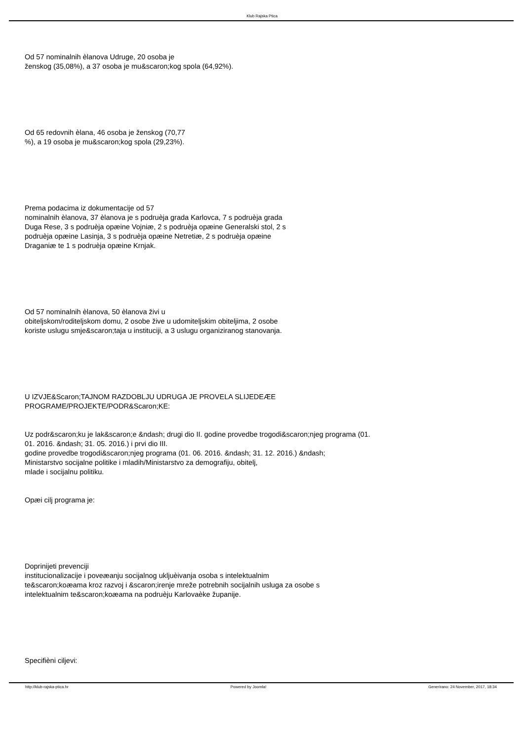Klub Rajska Ptica
Od 57 nominalnih èlanova Udruge, 20 osoba je
ženskog (35,08%), a 37 osoba je mu&scaron;kog spola (64,92%).
Od 65 redovnih èlana, 46 osoba je ženskog (70,77
%), a 19 osoba je mu&scaron;kog spola (29,23%).
Prema podacima iz dokumentacije od 57
nominalnih èlanova, 37 èlanova je s podruèja grada Karlovca, 7 s podruèja grada
Duga Rese, 3 s podruèja opæine Vojniæ, 2 s podruèja opæine Generalski stol, 2 s
podruèja opæine Lasinja, 3 s podruèja opæine Netretiæ, 2 s podruèja opæine
Draganiæ te 1 s podruèja opæine Krnjak.
Od 57 nominalnih èlanova, 50 èlanova živi u
obiteljskom/roditeljskom domu, 2 osobe žive u udomiteljskim obiteljima, 2 osobe
koriste uslugu smje&scaron;taja u instituciji, a 3 uslugu organiziranog stanovanja.
U IZVJE&Scaron;TAJNOM RAZDOBLJU UDRUGA JE PROVELA SLIJEDEÆE
PROGRAME/PROJEKTE/PODR&Scaron;KE:
Uz podr&scaron;ku je lak&scaron;e &ndash; drugi dio II. godine provedbe trogodi&scaron;njeg programa (01.
01. 2016. &ndash; 31. 05. 2016.) i prvi dio III.
godine provedbe trogodi&scaron;njeg programa (01. 06. 2016. &ndash; 31. 12. 2016.) &ndash;
Ministarstvo socijalne politike i mladih/Ministarstvo za demografiju, obitelj,
mlade i socijalnu politiku.
Opæi cilj programa je:
Doprinijeti prevenciji
institucionalizacije i poveæanju socijalnog ukljuèivanja osoba s intelektualnim
te&scaron;koæama kroz razvoj i &scaron;irenje mreže potrebnih socijalnih usluga za osobe s
intelektualnim te&scaron;koæama na podruèju Karlovaèke županije.
Specifièni ciljevi:
http://klub-rajska-ptica.hr Powered by Joomla! Generirano: 24 November, 2017, 18:34